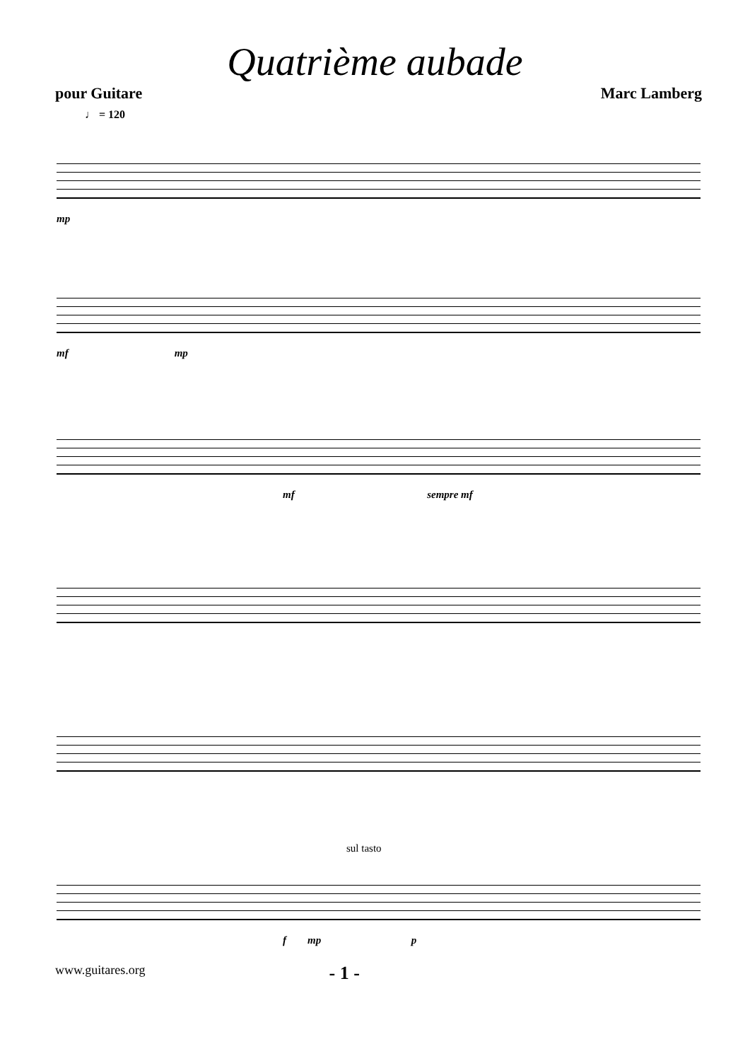Quatrième aubade
pour Guitare Marc Lamberg
♩ = 120
mp
mf mp
mf sempre mf
sul tasto
f mp p
www.guitares.org - 1 -